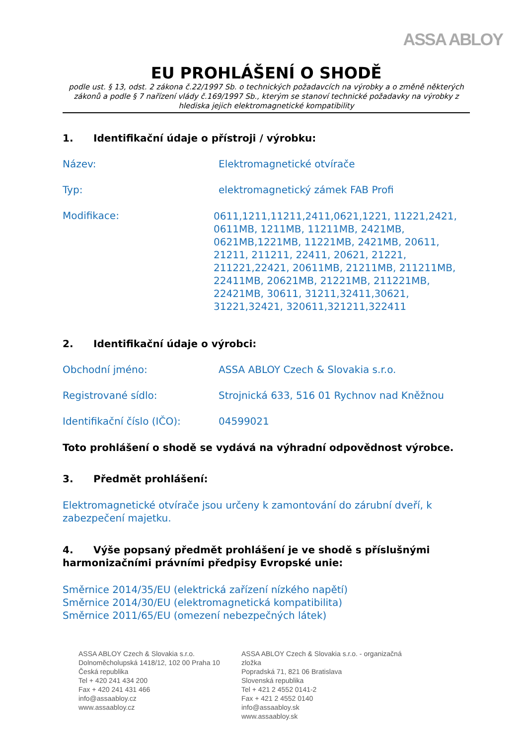ASSA ABLOY
EU PROHLÁŠENÍ O SHODĚ
podle ust. § 13, odst. 2 zákona č.22/1997 Sb. o technických požadavcích na výrobky a o změně některých zákonů a podle § 7 nařízení vlády č.169/1997 Sb., kterým se stanoví technické požadavky na výrobky z hlediska jejich elektromagnetické kompatibility
1. Identifikační údaje o přístroji / výrobku:
Název: Elektromagnetické otvírače
Typ: elektromagnetický zámek FAB Profi
Modifikace:
0611,1211,11211,2411,0621,1221, 11221,2421, 0611MB, 1211MB, 11211MB, 2421MB, 0621MB,1221MB, 11221MB, 2421MB, 20611, 21211, 211211, 22411, 20621, 21221, 211221,22421, 20611MB, 21211MB, 211211MB, 22411MB, 20621MB, 21221MB, 211221MB, 22421MB, 30611, 31211,32411,30621, 31221,32421, 320611,321211,322411
2. Identifikační údaje o výrobci:
Obchodní jméno: ASSA ABLOY Czech & Slovakia s.r.o.
Registrované sídlo: Strojnická 633, 516 01 Rychnov nad Kněžnou
Identifikační číslo (IČO): 04599021
Toto prohlášení o shodě se vydává na výhradní odpovědnost výrobce.
3. Předmět prohlášení:
Elektromagnetické otvírače jsou určeny k zamontování do zárubní dveří, k zabezpečení majetku.
4. Výše popsaný předmět prohlášení je ve shodě s příslušnými harmonizačními právními předpisy Evropské unie:
Směrnice 2014/35/EU (elektrická zařízení nízkého napětí)
Směrnice 2014/30/EU (elektromagnetická kompatibilita)
Směrnice 2011/65/EU (omezení nebezpečných látek)
ASSA ABLOY Czech & Slovakia s.r.o.
Dolnoměcholupská 1418/12, 102 00 Praha 10
Česká republika
Tel + 420 241 434 200
Fax + 420 241 431 466
info@assaabloy.cz
www.assaabloy.cz
ASSA ABLOY Czech & Slovakia s.r.o. - organizačná zložka
Popradská 71, 821 06 Bratislava
Slovenská republika
Tel + 421 2 4552 0141-2
Fax + 421 2 4552 0140
info@assaabloy.sk
www.assaabloy.sk